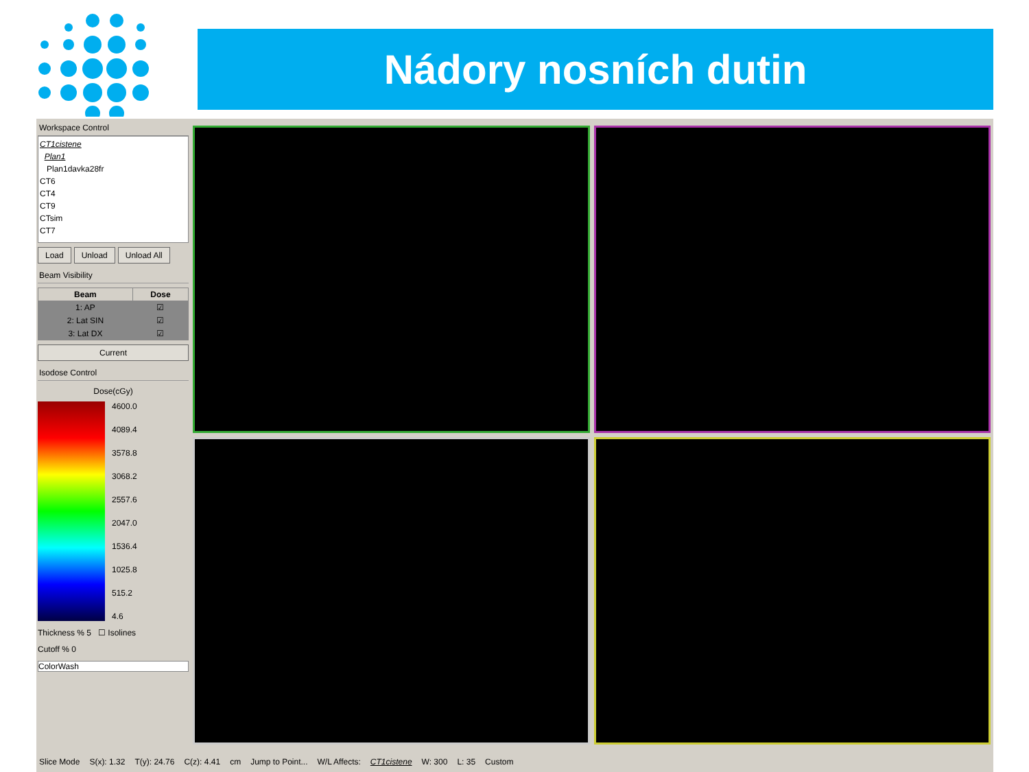Nádory nosních dutin
Workspace Control
CT1cistene
Plan1
Plan1davka28fr
CT6
CT4
CT9
CTsim
CT7
Load Unload Unload All
Beam Visibility
| Beam | Dose |
| --- | --- |
| 1: AP | ☑ |
| 2: Lat SIN | ☑ |
| 3: Lat DX | ☑ |
Current
Isodose Control
Dose(cGy)
4600.0
4089.4
3578.8
3068.2
2557.6
2047.0
1536.4
1025.8
515.2
4.6
Thickness % 5 ☐ Isolines
Cutoff % 0
ColorWash
Slice Mode S(x): 1.32 T(y): 24.76 C(z): 4.41 cm Jump to Point... W/L Affects: CT1cistene W: 300 L: 35 Custom